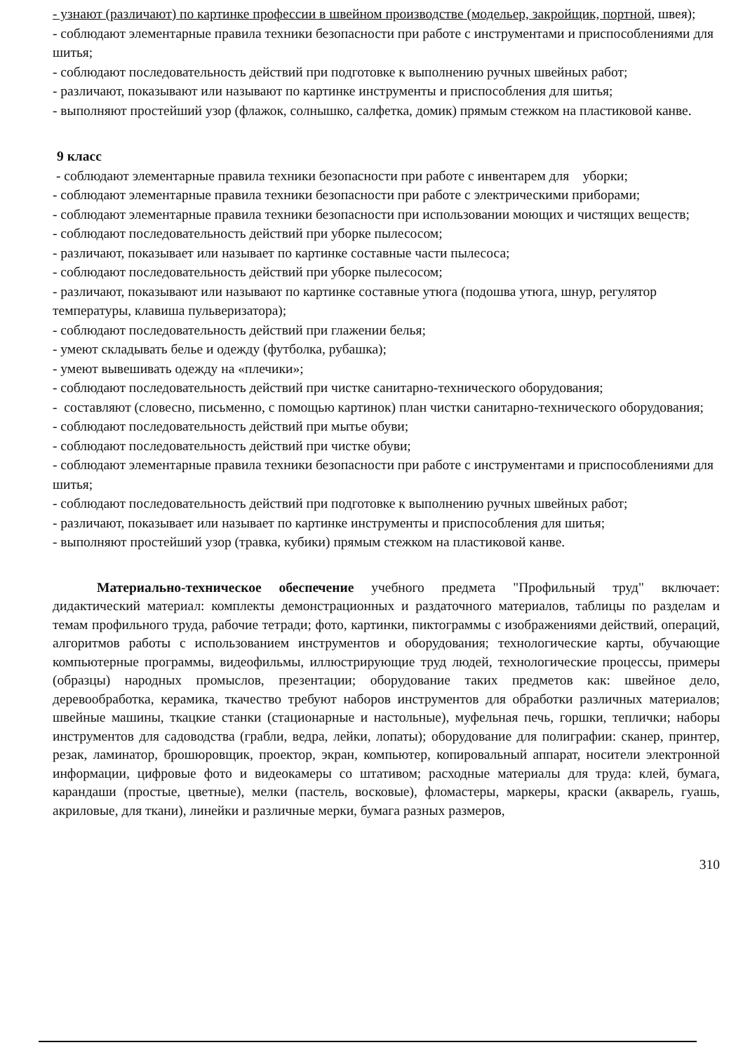- узнают (различают) по картинке профессии в швейном производстве (модельер, закройщик, портной, швея);
- соблюдают элементарные правила техники безопасности при работе с инструментами и приспособлениями для шитья;
- соблюдают последовательность действий при подготовке к выполнению ручных швейных работ;
- различают, показывают или называют по картинке инструменты и приспособления для шитья;
- выполняют простейший узор (флажок, солнышко, салфетка, домик) прямым стежком на пластиковой канве.
9 класс
- соблюдают элементарные правила техники безопасности при работе с инвентарем для уборки;
- соблюдают элементарные правила техники безопасности при работе с электрическими приборами;
- соблюдают элементарные правила техники безопасности при использовании моющих и чистящих веществ;
- соблюдают последовательность действий при уборке пылесосом;
- различают, показывает или называет по картинке составные части пылесоса;
- соблюдают последовательность действий при уборке пылесосом;
- различают, показывают или называют по картинке составные утюга (подошва утюга, шнур, регулятор температуры, клавиша пульверизатора);
- соблюдают последовательность действий при глажении белья;
- умеют складывать белье и одежду (футболка, рубашка);
- умеют вывешивать одежду на «плечики»;
- соблюдают последовательность действий при чистке санитарно-технического оборудования;
- составляют (словесно, письменно, с помощью картинок) план чистки санитарно-технического оборудования;
- соблюдают последовательность действий при мытье обуви;
- соблюдают последовательность действий при чистке обуви;
- соблюдают элементарные правила техники безопасности при работе с инструментами и приспособлениями для шитья;
- соблюдают последовательность действий при подготовке к выполнению ручных швейных работ;
- различают, показывает или называет по картинке инструменты и приспособления для шитья;
- выполняют простейший узор (травка, кубики) прямым стежком на пластиковой канве.
Материально-техническое обеспечение учебного предмета "Профильный труд" включает: дидактический материал: комплекты демонстрационных и раздаточного материалов, таблицы по разделам и темам профильного труда, рабочие тетради; фото, картинки, пиктограммы с изображениями действий, операций, алгоритмов работы с использованием инструментов и оборудования; технологические карты, обучающие компьютерные программы, видеофильмы, иллюстрирующие труд людей, технологические процессы, примеры (образцы) народных промыслов, презентации; оборудование таких предметов как: швейное дело, деревообработка, керамика, ткачество требуют наборов инструментов для обработки различных материалов; швейные машины, ткацкие станки (стационарные и настольные), муфельная печь, горшки, теплички; наборы инструментов для садоводства (грабли, ведра, лейки, лопаты); оборудование для полиграфии: сканер, принтер, резак, ламинатор, брошюровщик, проектор, экран, компьютер, копировальный аппарат, носители электронной информации, цифровые фото и видеокамеры со штативом; расходные материалы для труда: клей, бумага, карандаши (простые, цветные), мелки (пастель, восковые), фломастеры, маркеры, краски (акварель, гуашь, акриловые, для ткани), линейки и различные мерки, бумага разных размеров,
310